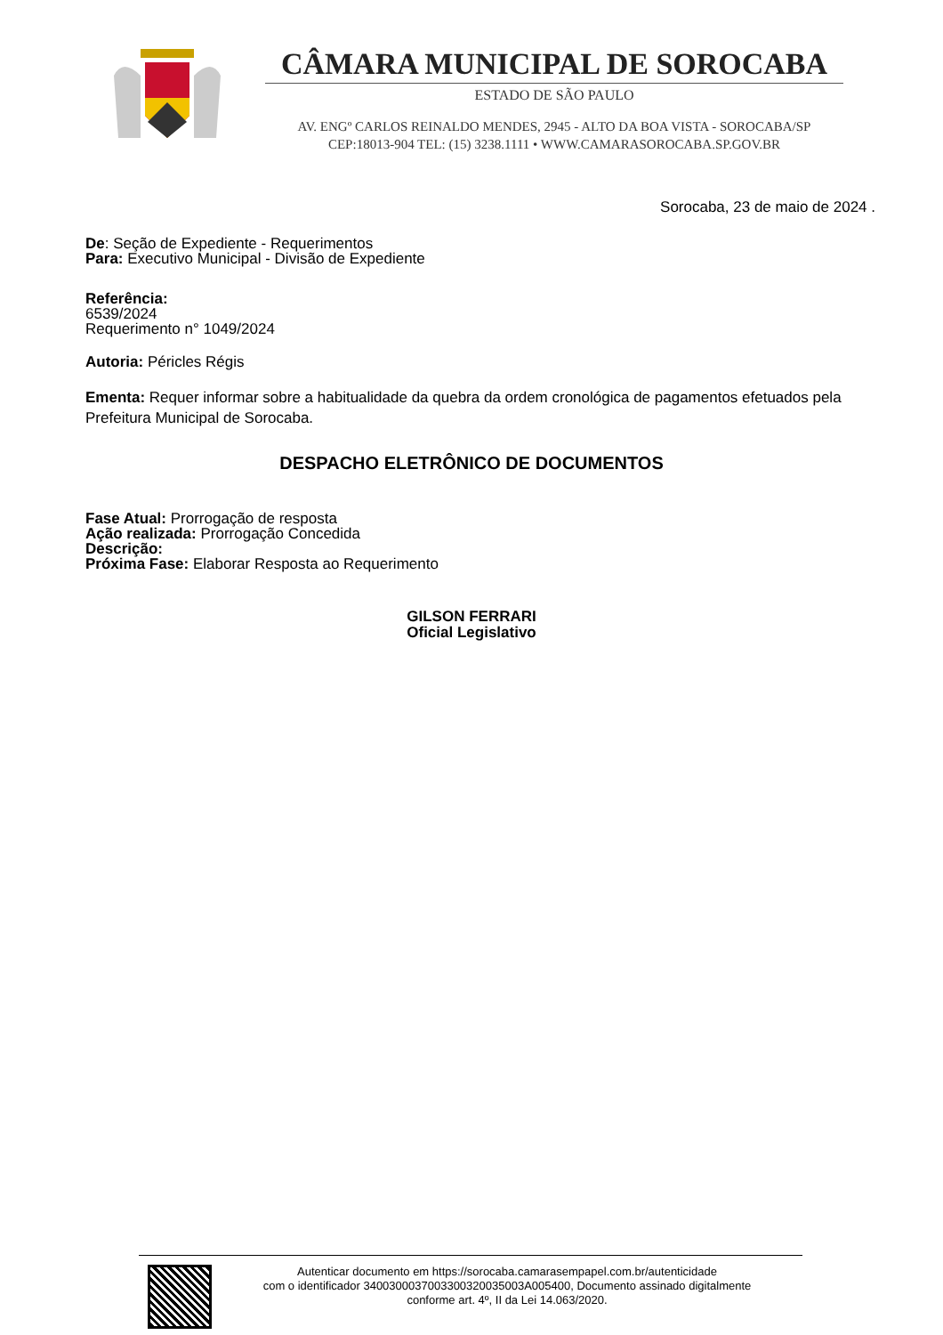CÂMARA MUNICIPAL DE SOROCABA
ESTADO DE SÃO PAULO
AV. ENGº CARLOS REINALDO MENDES, 2945 - ALTO DA BOA VISTA - SOROCABA/SP
CEP:18013-904 TEL: (15) 3238.1111 • WWW.CAMARASOROCABA.SP.GOV.BR
Sorocaba, 23 de maio de 2024 .
De: Seção de Expediente - Requerimentos
Para: Executivo Municipal - Divisão de Expediente
Referência:
6539/2024
Requerimento n° 1049/2024
Autoria: Péricles Régis
Ementa: Requer informar sobre a habitualidade da quebra da ordem cronológica de pagamentos efetuados pela Prefeitura Municipal de Sorocaba.
DESPACHO ELETRÔNICO DE DOCUMENTOS
Fase Atual: Prorrogação de resposta
Ação realizada: Prorrogação Concedida
Descrição:
Próxima Fase: Elaborar Resposta ao Requerimento
GILSON FERRARI
Oficial Legislativo
Autenticar documento em https://sorocaba.camarasempapel.com.br/autenticidade
com o identificador 340030003700330032003500​3A005400, Documento assinado digitalmente
conforme art. 4º, II da Lei 14.063/2020.